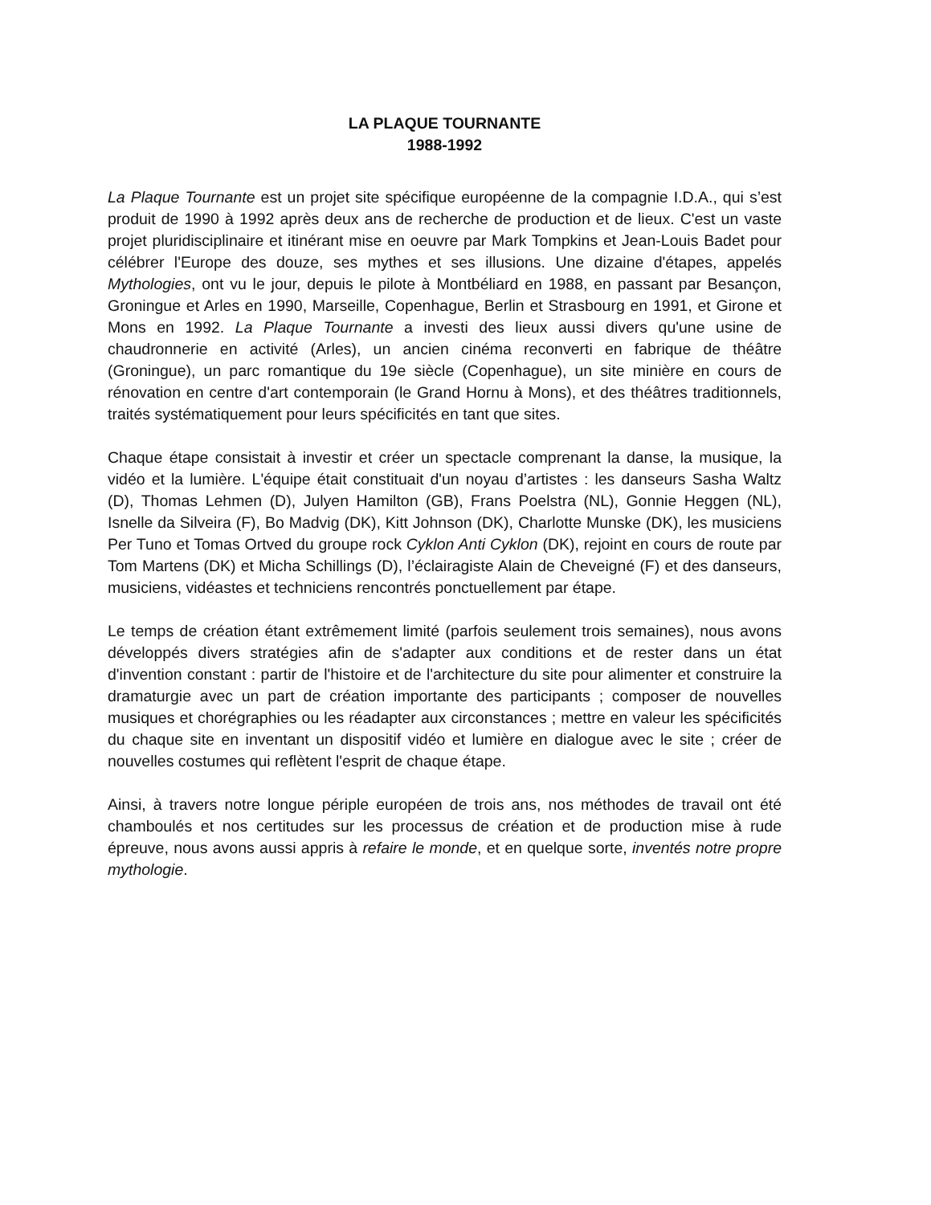LA PLAQUE TOURNANTE
1988-1992
La Plaque Tournante est un projet site spécifique européenne de la compagnie I.D.A., qui s’est produit de 1990 à 1992 après deux ans de recherche de production et de lieux. C'est un vaste projet pluridisciplinaire et itinérant mise en oeuvre par Mark Tompkins et Jean-Louis Badet pour célébrer l'Europe des douze, ses mythes et ses illusions. Une dizaine d'étapes, appelés Mythologies, ont vu le jour, depuis le pilote à Montbéliard en 1988, en passant par Besançon, Groningue et Arles en 1990, Marseille, Copenhague, Berlin et Strasbourg en 1991, et Girone et Mons en 1992. La Plaque Tournante a investi des lieux aussi divers qu'une usine de chaudronnerie en activité (Arles), un ancien cinéma reconverti en fabrique de théâtre (Groningue), un parc romantique du 19e siècle (Copenhague), un site minière en cours de rénovation en centre d'art contemporain (le Grand Hornu à Mons), et des théâtres traditionnels, traités systématiquement pour leurs spécificités en tant que sites.
Chaque étape consistait à investir et créer un spectacle comprenant la danse, la musique, la vidéo et la lumière. L'équipe était constituait d'un noyau d’artistes : les danseurs Sasha Waltz (D), Thomas Lehmen (D), Julyen Hamilton (GB), Frans Poelstra (NL), Gonnie Heggen (NL), Isnelle da Silveira (F), Bo Madvig (DK), Kitt Johnson (DK), Charlotte Munske (DK), les musiciens Per Tuno et Tomas Ortved du groupe rock Cyklon Anti Cyklon (DK), rejoint en cours de route par Tom Martens (DK) et Micha Schillings (D), l’éclairagiste Alain de Cheveigné (F) et des danseurs, musiciens, vidéastes et techniciens rencontrés ponctuellement par étape.
Le temps de création étant extrêmement limité (parfois seulement trois semaines), nous avons développés divers stratégies afin de s'adapter aux conditions et de rester dans un état d'invention constant : partir de l'histoire et de l'architecture du site pour alimenter et construire la dramaturgie avec un part de création importante des participants ; composer de nouvelles musiques et chorégraphies ou les réadapter aux circonstances ; mettre en valeur les spécificités du chaque site en inventant un dispositif vidéo et lumière en dialogue avec le site ; créer de nouvelles costumes qui reflètent l'esprit de chaque étape.
Ainsi, à travers notre longue périple européen de trois ans, nos méthodes de travail ont été chamboulés et nos certitudes sur les processus de création et de production mise à rude épreuve, nous avons aussi appris à refaire le monde, et en quelque sorte, inventés notre propre mythologie.